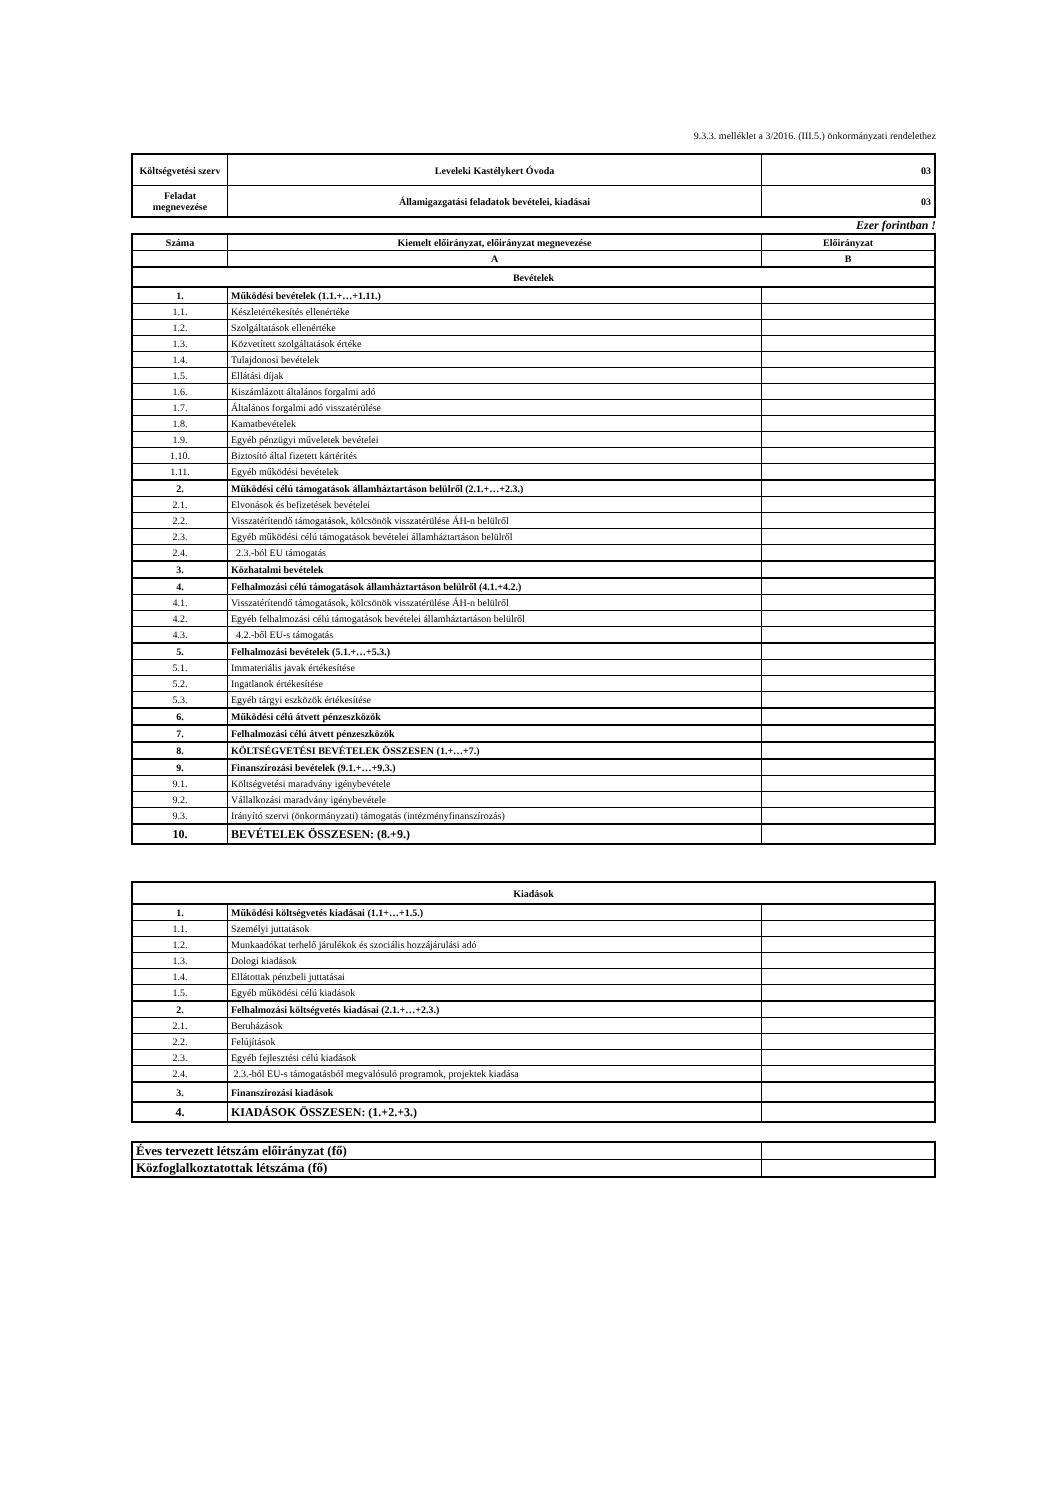9.3.3. melléklet a 3/2016. (III.5.) önkormányzati rendelethez
| Költségvetési szerv | Leveleki Kastélykert Óvoda | 03 |
| Feladat megnevezése | Államigazgatási feladatok bevételei, kiadásai | 03 |
Ezer forintban !
| Száma | Kiemelt előirányzat, előirányzat megnevezése | Előirányzat |
| | A | B |
| Bevételek | | |
| 1. | Működési bevételek (1.1.+…+1.11.) | |
| 1.1. | Készletértékesítés ellenértéke | |
| 1.2. | Szolgáltatások ellenértéke | |
| 1.3. | Közvetített szolgáltatások értéke | |
| 1.4. | Tulajdonosi bevételek | |
| 1.5. | Ellátási díjak | |
| 1.6. | Kiszámlázott általános forgalmi adó | |
| 1.7. | Általános forgalmi adó visszatérülése | |
| 1.8. | Kamatbevételek | |
| 1.9. | Egyéb pénzügyi műveletek bevételei | |
| 1.10. | Biztosító által fizetett kártérítés | |
| 1.11. | Egyéb működési bevételek | |
| 2. | Működési célú támogatások államháztartáson belülről (2.1.+…+2.3.) | |
| 2.1. | Elvonások és befizetések bevételei | |
| 2.2. | Visszatérítendő támogatások, kölcsönök visszatérülése ÁH-n belülről | |
| 2.3. | Egyéb működési célú támogatások bevételei államháztartáson belülről | |
| 2.4. | 2.3.-ból EU támogatás | |
| 3. | Közhatalmi bevételek | |
| 4. | Felhalmozási célú támogatások államháztartáson belülről (4.1.+4.2.) | |
| 4.1. | Visszatérítendő támogatások, kölcsönök visszatérülése ÁH-n belülről | |
| 4.2. | Egyéb felhalmozási célú támogatások bevételei államháztartáson belülről | |
| 4.3. | 4.2.-ből EU-s támogatás | |
| 5. | Felhalmozási bevételek (5.1.+…+5.3.) | |
| 5.1. | Immateriális javak értékesítése | |
| 5.2. | Ingatlanok értékesítése | |
| 5.3. | Egyéb tárgyi eszközök értékesítése | |
| 6. | Működési célú átvett pénzeszközök | |
| 7. | Felhalmozási célú átvett pénzeszközök | |
| 8. | KÖLTSÉGVETÉSI BEVÉTELEK ÖSSZESEN (1.+…+7.) | |
| 9. | Finanszírozási bevételek (9.1.+…+9.3.) | |
| 9.1. | Költségvetési maradvány igénybevétele | |
| 9.2. | Vállalkozási maradvány igénybevétele | |
| 9.3. | Irányító szervi (önkormányzati) támogatás (intézményfinanszírozás) | |
| 10. | BEVÉTELEK ÖSSZESEN: (8.+9.) | |
| Kiadások | | |
| 1. | Működési költségvetés kiadásai (1.1+…+1.5.) | |
| 1.1. | Személyi juttatások | |
| 1.2. | Munkaadókat terhelő járulékok és szociális hozzájárulási adó | |
| 1.3. | Dologi kiadások | |
| 1.4. | Ellátottak pénzbeli juttatásai | |
| 1.5. | Egyéb működési célú kiadások | |
| 2. | Felhalmozási költségvetés kiadásai (2.1.+…+2.3.) | |
| 2.1. | Beruházások | |
| 2.2. | Felújítások | |
| 2.3. | Egyéb fejlesztési célú kiadások | |
| 2.4. | 2.3.-ból EU-s támogatásból megvalósuló programok, projektek kiadása | |
| 3. | Finanszírozási kiadások | |
| 4. | KIADÁSOK ÖSSZESEN: (1.+2.+3.) | |
| Éves tervezett létszám előirányzat (fő) | |
| Közfoglalkoztatottak létszáma (fő) | |